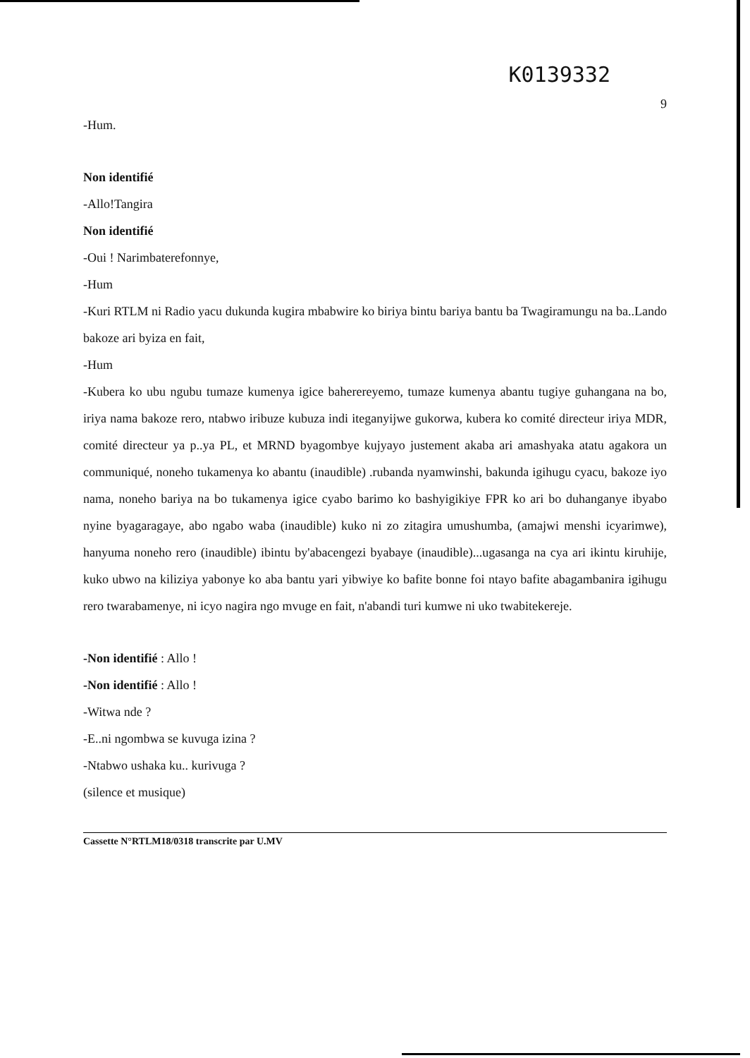K0139332
9
-Hum.
Non identifié
-Allo!Tangira
Non identifié
-Oui ! Narimbaterefonnye,
-Hum
-Kuri RTLM ni Radio yacu dukunda kugira mbabwire ko biriya bintu bariya bantu ba Twagiramungu na ba..Lando bakoze ari byiza en fait,
-Hum
-Kubera ko ubu ngubu tumaze kumenya igice baherereyemo, tumaze kumenya abantu tugiye guhangana na bo, iriya nama bakoze rero, ntabwo iribuze kubuza indi iteganyijwe gukorwa, kubera ko comité directeur iriya MDR, comité directeur ya p..ya PL, et MRND byagombye kujyayo justement akaba ari amashyaka atatu agakora un communiqué, noneho tukamenya ko abantu (inaudible) .rubanda nyamwinshi, bakunda igihugu cyacu, bakoze iyo nama, noneho bariya na bo tukamenya igice cyabo barimo ko bashyigikiye FPR ko ari bo duhanganye ibyabo nyine byagaragaye, abo ngabo waba (inaudible) kuko ni zo zitagira umushumba, (amajwi menshi icyarimwe), hanyuma noneho rero (inaudible) ibintu by'abacengezi byabaye (inaudible)...ugasanga na cya ari ikintu kiruhije, kuko ubwo na kiliziya yabonye ko aba bantu yari yibwiye ko bafite bonne foi ntayo bafite abagambanira igihugu rero twarabamenye, ni icyo nagira ngo mvuge en fait, n'abandi turi kumwe ni uko twabitekereje.
-Non identifié : Allo !
-Non identifié : Allo !
-Witwa nde ?
-E..ni ngombwa se kuvuga izina ?
-Ntabwo ushaka ku.. kurivuga ?
(silence et musique)
Cassette N°RTLM18/0318 transcrite par U.MV